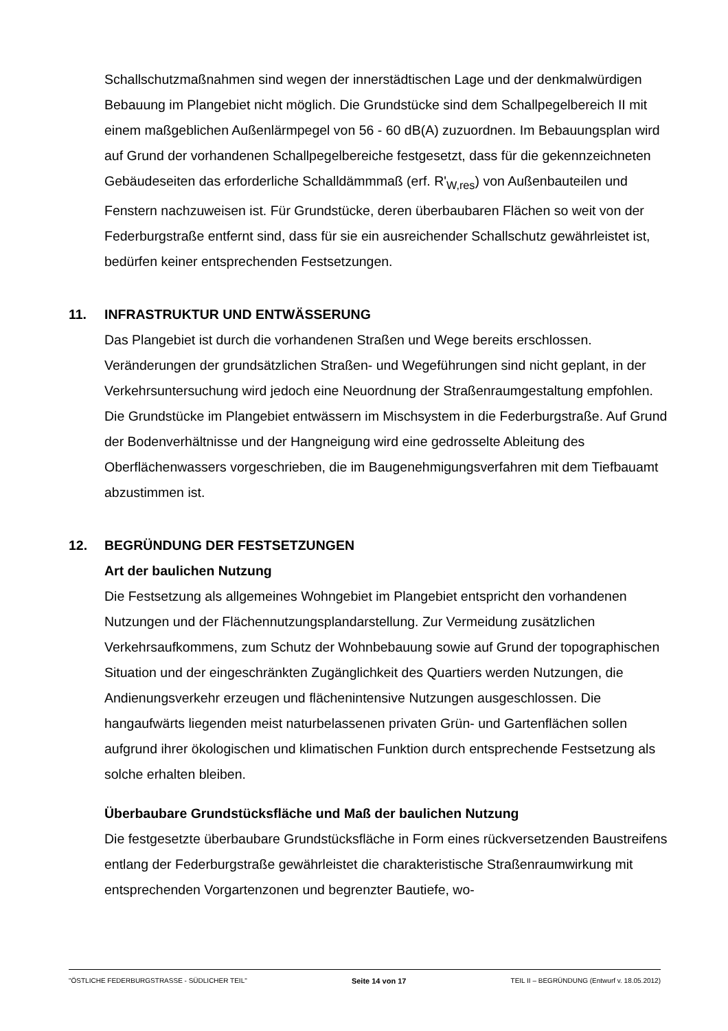Schallschutzmaßnahmen sind wegen der innerstädtischen Lage und der denkmalwürdigen Bebauung im Plangebiet nicht möglich. Die Grundstücke sind dem Schallpegelbereich II mit einem maßgeblichen Außenlärmpegel von 56 - 60 dB(A) zuzuordnen. Im Bebauungsplan wird auf Grund der vorhandenen Schallpegelbereiche festgesetzt, dass für die gekennzeichneten Gebäudeseiten das erforderliche Schalldämmmaß (erf. R'<sub>W,res</sub>) von Außenbauteilen und Fenstern nachzuweisen ist. Für Grundstücke, deren überbaubaren Flächen so weit von der Federburgstraße entfernt sind, dass für sie ein ausreichender Schallschutz gewährleistet ist, bedürfen keiner entsprechenden Festsetzungen.
11. INFRASTRUKTUR UND ENTWÄSSERUNG
Das Plangebiet ist durch die vorhandenen Straßen und Wege bereits erschlossen. Veränderungen der grundsätzlichen Straßen- und Wegeführungen sind nicht geplant, in der Verkehrsuntersuchung wird jedoch eine Neuordnung der Straßenraumgestaltung empfohlen.
Die Grundstücke im Plangebiet entwässern im Mischsystem in die Federburgstraße. Auf Grund der Bodenverhältnisse und der Hangneigung wird eine gedrosselte Ableitung des Oberflächenwassers vorgeschrieben, die im Baugenehmigungsverfahren mit dem Tiefbauamt abzustimmen ist.
12. BEGRÜNDUNG DER FESTSETZUNGEN
Art der baulichen Nutzung
Die Festsetzung als allgemeines Wohngebiet im Plangebiet entspricht den vorhandenen Nutzungen und der Flächennutzungsplandarstellung. Zur Vermeidung zusätzlichen Verkehrsaufkommens, zum Schutz der Wohnbebauung sowie auf Grund der topographischen Situation und der eingeschränkten Zugänglichkeit des Quartiers werden Nutzungen, die Andienungsverkehr erzeugen und flächenintensive Nutzungen ausgeschlossen. Die hangaufwärts liegenden meist naturbelassenen privaten Grün- und Gartenflächen sollen aufgrund ihrer ökologischen und klimatischen Funktion durch entsprechende Festsetzung als solche erhalten bleiben.
Überbaubare Grundstücksfläche und Maß der baulichen Nutzung
Die festgesetzte überbaubare Grundstücksfläche in Form eines rückversetzenden Baustreifens entlang der Federburgstraße gewährleistet die charakteristische Straßenraumwirkung mit entsprechenden Vorgartenzonen und begrenzter Bautiefe, wo-
"ÖSTLICHE FEDERBURGSTRASSE - SÜDLICHER TEIL" Seite 14 von 17 TEIL II – BEGRÜNDUNG (Entwurf v. 18.05.2012)